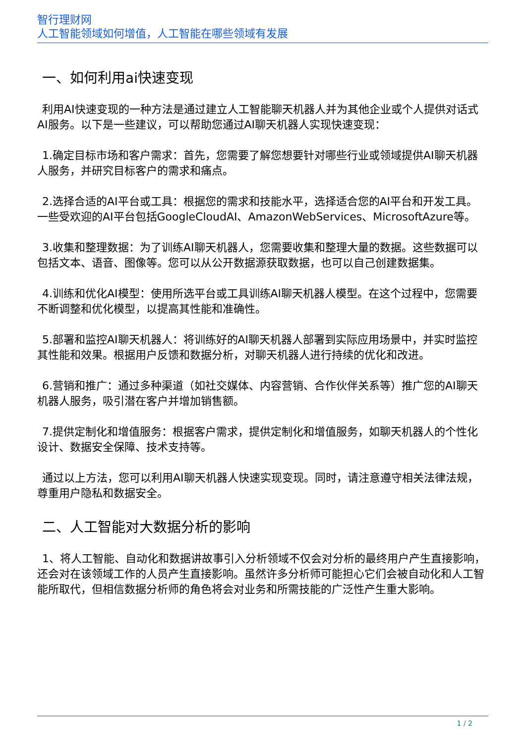智行理财网
人工智能领域如何增值，人工智能在哪些领域有发展
一、如何利用ai快速变现
利用AI快速变现的一种方法是通过建立人工智能聊天机器人并为其他企业或个人提供对话式AI服务。以下是一些建议，可以帮助您通过AI聊天机器人实现快速变现：
1.确定目标市场和客户需求：首先，您需要了解您想要针对哪些行业或领域提供AI聊天机器人服务，并研究目标客户的需求和痛点。
2.选择合适的AI平台或工具：根据您的需求和技能水平，选择适合您的AI平台和开发工具。一些受欢迎的AI平台包括GoogleCloudAI、AmazonWebServices、MicrosoftAzure等。
3.收集和整理数据：为了训练AI聊天机器人，您需要收集和整理大量的数据。这些数据可以包括文本、语音、图像等。您可以从公开数据源获取数据，也可以自己创建数据集。
4.训练和优化AI模型：使用所选平台或工具训练AI聊天机器人模型。在这个过程中，您需要不断调整和优化模型，以提高其性能和准确性。
5.部署和监控AI聊天机器人：将训练好的AI聊天机器人部署到实际应用场景中，并实时监控其性能和效果。根据用户反馈和数据分析，对聊天机器人进行持续的优化和改进。
6.营销和推广：通过多种渠道（如社交媒体、内容营销、合作伙伴关系等）推广您的AI聊天机器人服务，吸引潜在客户并增加销售额。
7.提供定制化和增值服务：根据客户需求，提供定制化和增值服务，如聊天机器人的个性化设计、数据安全保障、技术支持等。
通过以上方法，您可以利用AI聊天机器人快速实现变现。同时，请注意遵守相关法律法规，尊重用户隐私和数据安全。
二、人工智能对大数据分析的影响
1、将人工智能、自动化和数据讲故事引入分析领域不仅会对分析的最终用户产生直接影响，还会对在该领域工作的人员产生直接影响。虽然许多分析师可能担心它们会被自动化和人工智能所取代，但相信数据分析师的角色将会对业务和所需技能的广泛性产生重大影响。
1 / 2